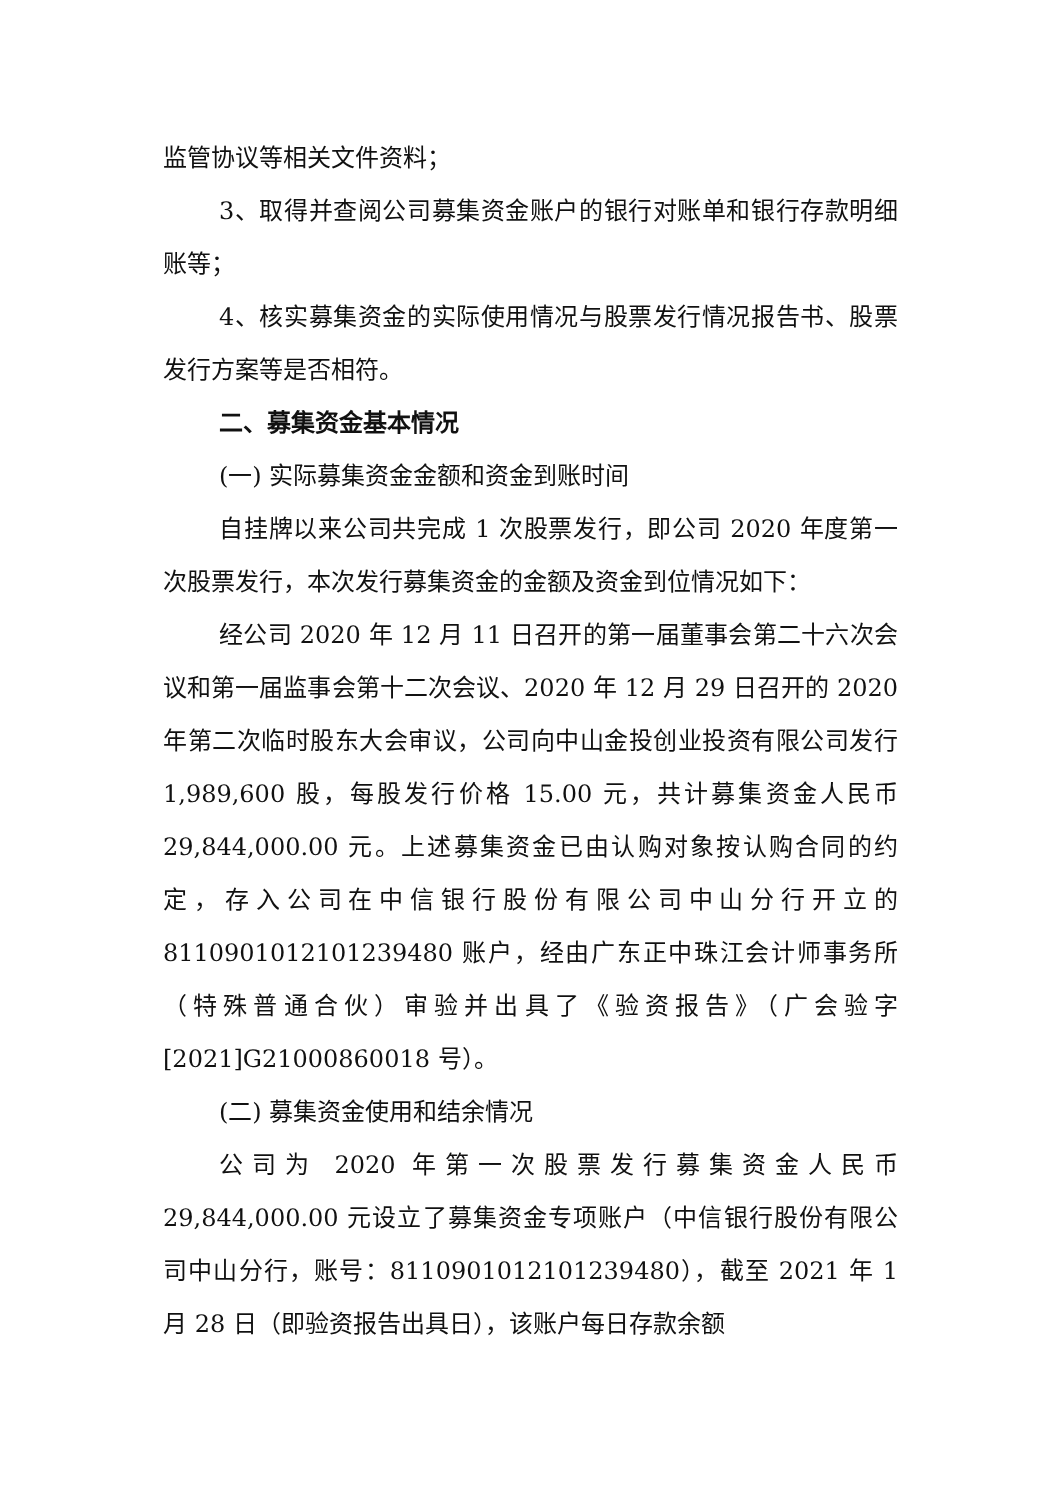监管协议等相关文件资料；
3、取得并查阅公司募集资金账户的银行对账单和银行存款明细账等；
4、核实募集资金的实际使用情况与股票发行情况报告书、股票发行方案等是否相符。
二、募集资金基本情况
(一) 实际募集资金金额和资金到账时间
自挂牌以来公司共完成 1 次股票发行，即公司 2020 年度第一次股票发行，本次发行募集资金的金额及资金到位情况如下：
经公司 2020 年 12 月 11 日召开的第一届董事会第二十六次会议和第一届监事会第十二次会议、2020 年 12 月 29 日召开的 2020 年第二次临时股东大会审议，公司向中山金投创业投资有限公司发行 1,989,600 股，每股发行价格 15.00 元，共计募集资金人民币 29,844,000.00 元。上述募集资金已由认购对象按认购合同的约定，存入公司在中信银行股份有限公司中山分行开立的 8110901012101239480 账户，经由广东正中珠江会计师事务所（特殊普通合伙）审验并出具了《验资报告》（广会验字[2021]G21000860018 号）。
(二) 募集资金使用和结余情况
公司为 2020 年第一次股票发行募集资金人民币 29,844,000.00 元设立了募集资金专项账户（中信银行股份有限公司中山分行，账号：8110901012101239480），截至 2021 年 1 月 28 日（即验资报告出具日），该账户每日存款余额